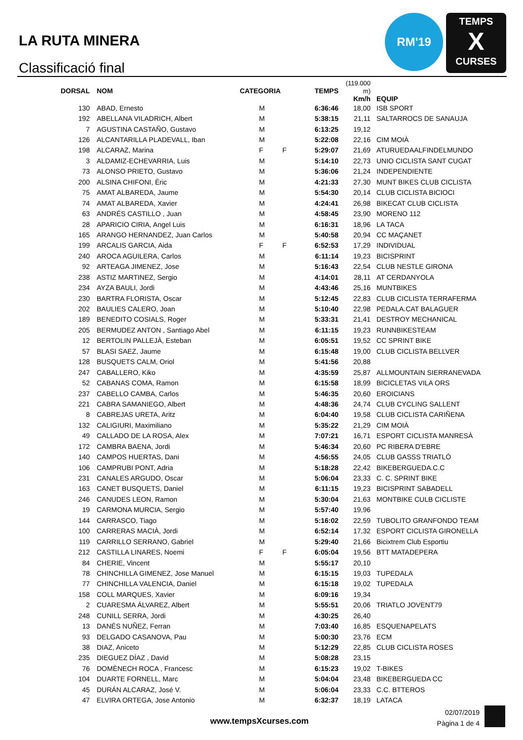LA RUTA MINERA
Classificació final
RM'19
TEMPS
X
CURSES
| DORSAL | | NOM | CATEGORIA | TEMPS | (119.000 m) Km/h | | EQUIP |
| --- | --- | --- | --- | --- | --- | --- | --- |
| 130 | | ABAD, Ernesto | M | 6:36:46 | 18,00 | | ISB SPORT |
| 192 | | ABELLANA VILADRICH, Albert | M | 5:38:15 | 21,11 | | SALTARROCS DE SANAUJA |
| 7 | | AGUSTINA CASTAÑO, Gustavo | M | 6:13:25 | 19,12 | | |
| 126 | | ALCANTARILLA PLADEVALL, Iban | M | 5:22:08 | 22,16 | | CIM MOIÀ |
| 198 | | ALCARAZ, Marina | F F | 5:29:07 | 21,69 | | ATURUEDAALFINDELMUNDO |
| 3 | | ALDAMIZ-ECHEVARRIA, Luis | M | 5:14:10 | 22,73 | | UNIO CICLISTA SANT CUGAT |
| 73 | | ALONSO PRIETO, Gustavo | M | 5:36:06 | 21,24 | | INDEPENDIENTE |
| 200 | | ALSINA CHIFONI, Èric | M | 4:21:33 | 27,30 | | MUNT BIKES CLUB CICLISTA |
| 75 | | AMAT ALBAREDA, Jaume | M | 5:54:30 | 20,14 | | CLUB CICLISTA BICIOCI |
| 74 | | AMAT ALBAREDA, Xavier | M | 4:24:41 | 26,98 | | BIKECAT CLUB CICLISTA |
| 63 | | ANDRÉS CASTILLO , Juan | M | 4:58:45 | 23,90 | | MORENO 112 |
| 28 | | APARICIO CIRIA, Angel Luis | M | 6:16:31 | 18,96 | | LA TACA |
| 165 | | ARANGO HERNANDEZ, Juan Carlos | M | 5:40:58 | 20,94 | | CC MAÇANET |
| 199 | | ARCALIS GARCIA, Aida | F F | 6:52:53 | 17,29 | | INDIVIDUAL |
| 240 | | AROCA AGUILERA, Carlos | M | 6:11:14 | 19,23 | | BICISPRINT |
| 92 | | ARTEAGA JIMENEZ, Jose | M | 5:16:43 | 22,54 | | CLUB NESTLE GIRONA |
| 238 | | ASTIZ MARTINEZ, Sergio | M | 4:14:01 | 28,11 | | AT CERDANYOLA |
| 234 | | AYZA BAULI, Jordi | M | 4:43:46 | 25,16 | | MUNTBIKES |
| 230 | | BARTRA FLORISTA, Oscar | M | 5:12:45 | 22,83 | | CLUB CICLISTA TERRAFERMA |
| 202 | | BAULIES CALERO, Joan | M | 5:10:40 | 22,98 | | PEDALA.CAT BALAGUER |
| 189 | | BENEDITO COSIALS, Roger | M | 5:33:31 | 21,41 | | DESTROY MECHANICAL |
| 205 | | BERMUDEZ ANTON , Santiago Abel | M | 6:11:15 | 19,23 | | RUNNBIKESTEAM |
| 12 | | BERTOLIN PALLEJÀ, Esteban | M | 6:05:51 | 19,52 | | CC SPRINT BIKE |
| 57 | | BLASI SAEZ, Jaume | M | 6:15:48 | 19,00 | | CLUB CICLISTA BELLVER |
| 128 | | BUSQUETS CALM, Oriol | M | 5:41:56 | 20,88 | | |
| 247 | | CABALLERO, Kiko | M | 4:35:59 | 25,87 | | ALLMOUNTAIN SIERRANEVADA |
| 52 | | CABANAS COMA, Ramon | M | 6:15:58 | 18,99 | | BICICLETAS VILA ORS |
| 237 | | CABELLO CAMBA, Carlos | M | 5:46:35 | 20,60 | | EROICIANS |
| 221 | | CABRA SAMANIEGO, Albert | M | 4:48:36 | 24,74 | | CLUB CYCLING SALLENT |
| 8 | | CABREJAS URETA, Aritz | M | 6:04:40 | 19,58 | | CLUB CICLISTA CARIÑENA |
| 132 | | CALIGIURI, Maximiliano | M | 5:35:22 | 21,29 | | CIM MOIÀ |
| 49 | | CALLADO DE LA ROSA, Alex | M | 7:07:21 | 16,71 | | ESPORT CICLISTA MANRESÀ |
| 172 | | CAMBRA BAENA, Jordi | M | 5:46:34 | 20,60 | | PC RIBERA D'EBRE |
| 140 | | CAMPOS HUERTAS, Dani | M | 4:56:55 | 24,05 | | CLUB GASSS TRIATLÓ |
| 106 | | CAMPRUBI PONT, Adria | M | 5:18:28 | 22,42 | | BIKEBERGUEDA.C.C |
| 231 | | CANALES ARGUDO, Oscar | M | 5:06:04 | 23,33 | | C. C. SPRINT BIKE |
| 163 | | CANET BUSQUETS, Daniel | M | 6:11:15 | 19,23 | | BICISPRINT SABADELL |
| 246 | | CANUDES LEON, Ramon | M | 5:30:04 | 21,63 | | MONTBIKE CULB CICLISTE |
| 19 | | CARMONA MURCIA, Sergio | M | 5:57:40 | 19,96 | | |
| 144 | | CARRASCO, Tiago | M | 5:16:02 | 22,59 | | TUBOLITO GRANFONDO TEAM |
| 100 | | CARRERAS MACIÀ, Jordi | M | 6:52:14 | 17,32 | | ESPORT CICLISTA GIRONELLA |
| 119 | | CARRILLO SERRANO, Gabriel | M | 5:29:40 | 21,66 | | Bicixtrem Club Esportiu |
| 212 | | CASTILLA LINARES, Noemi | F F | 6:05:04 | 19,56 | | BTT MATADEPERA |
| 84 | | CHERIE, Vincent | M | 5:55:17 | 20,10 | | |
| 78 | | CHINCHILLA GIMENEZ, Jose Manuel | M | 6:15:15 | 19,03 | | TUPEDALA |
| 77 | | CHINCHILLA VALENCIA, Daniel | M | 6:15:18 | 19,02 | | TUPEDALA |
| 158 | | COLL MARQUES, Xavier | M | 6:09:16 | 19,34 | | |
| 2 | | CUARESMA ÁLVAREZ, Albert | M | 5:55:51 | 20,06 | | TRIATLO JOVENT79 |
| 248 | | CUNILL SERRA, Jordi | M | 4:30:25 | 26,40 | | |
| 13 | | DANÉS NUÑEZ, Ferran | M | 7:03:40 | 16,85 | | ESQUENAPELATS |
| 93 | | DELGADO CASANOVA, Pau | M | 5:00:30 | 23,76 | | ECM |
| 38 | | DIAZ, Aniceto | M | 5:12:29 | 22,85 | | CLUB CICLISTA ROSES |
| 235 | | DIEGUEZ DÍAZ , David | M | 5:08:28 | 23,15 | | |
| 76 | | DOMÈNECH ROCA , Francesc | M | 6:15:23 | 19,02 | | T-BIKES |
| 104 | | DUARTE FORNELL, Marc | M | 5:04:04 | 23,48 | | BIKEBERGUEDA CC |
| 45 | | DURÁN ALCARAZ, José V. | M | 5:06:04 | 23,33 | | C.C. BTTEROS |
| 47 | | ELVIRA ORTEGA, Jose Antonio | M | 6:32:37 | 18,19 | | LATACA |
www.tempsXcurses.com
02/07/2019
Pàgina 1 de 4